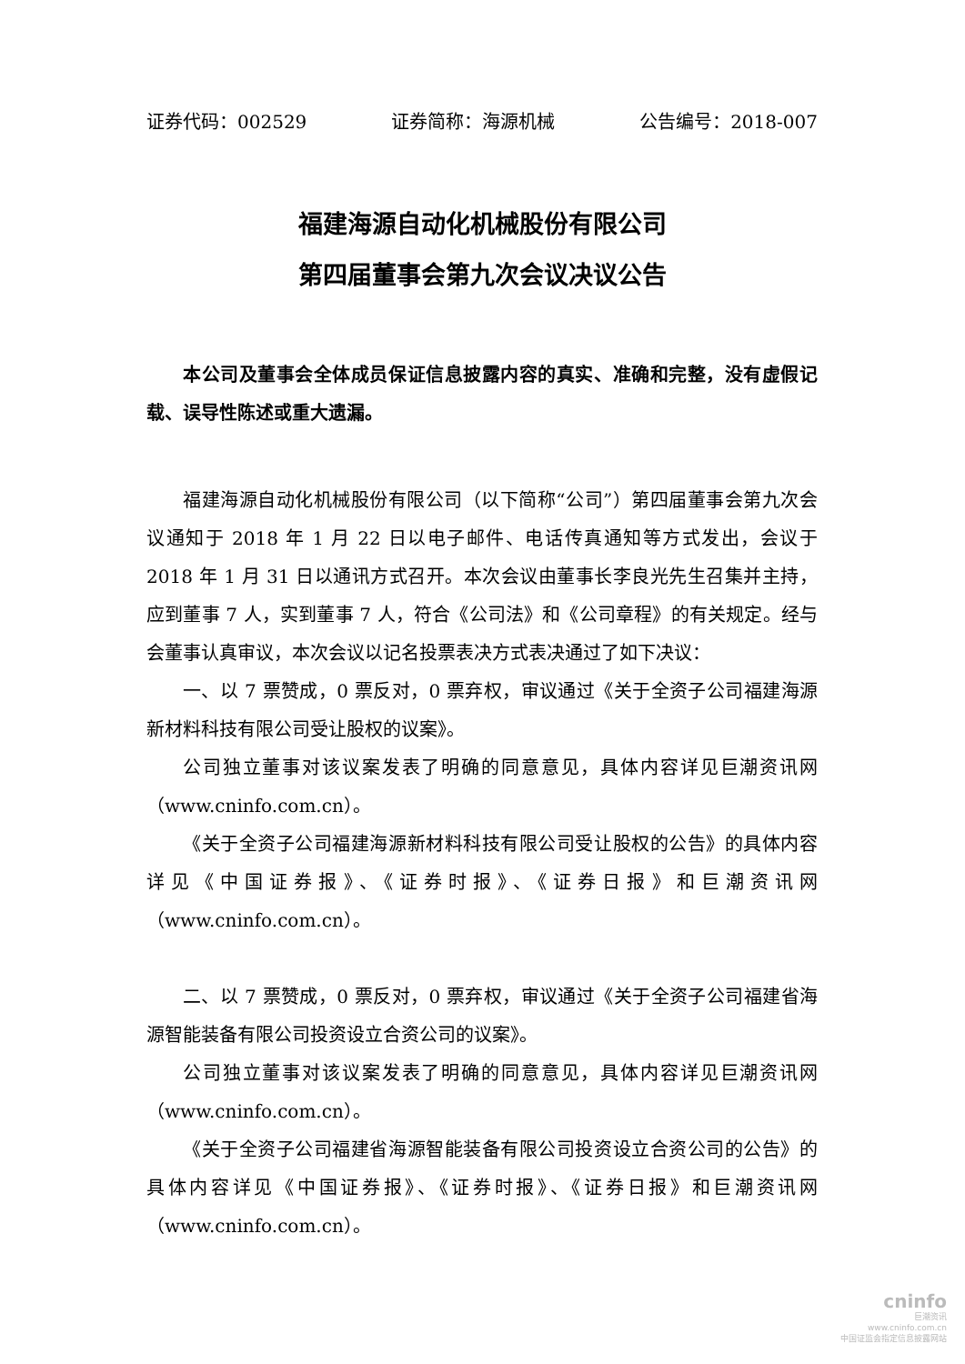证券代码：002529 证券简称：海源机械 公告编号：2018-007
福建海源自动化机械股份有限公司
第四届董事会第九次会议决议公告
本公司及董事会全体成员保证信息披露内容的真实、准确和完整，没有虚假记载、误导性陈述或重大遗漏。
福建海源自动化机械股份有限公司（以下简称“公司”）第四届董事会第九次会议通知于 2018 年 1 月 22 日以电子邮件、电话传真通知等方式发出，会议于 2018 年 1 月 31 日以通讯方式召开。本次会议由董事长李良光先生召集并主持，应到董事 7 人，实到董事 7 人，符合《公司法》和《公司章程》的有关规定。经与会董事认真审议，本次会议以记名投票表决方式表决通过了如下决议：
一、以 7 票赞成，0 票反对，0 票弃权，审议通过《关于全资子公司福建海源新材料科技有限公司受让股权的议案》。
公司独立董事对该议案发表了明确的同意意见，具体内容详见巨潮资讯网（www.cninfo.com.cn）。
《关于全资子公司福建海源新材料科技有限公司受让股权的公告》的具体内容详见《中国证券报》、《证券时报》、《证券日报》和巨潮资讯网（www.cninfo.com.cn）。
二、以 7 票赞成，0 票反对，0 票弃权，审议通过《关于全资子公司福建省海源智能装备有限公司投资设立合资公司的议案》。
公司独立董事对该议案发表了明确的同意意见，具体内容详见巨潮资讯网（www.cninfo.com.cn）。
《关于全资子公司福建省海源智能装备有限公司投资设立合资公司的公告》的具体内容详见《中国证券报》、《证券时报》、《证券日报》和巨潮资讯网（www.cninfo.com.cn）。
cninfo
巨潮资讯
www.cninfo.com.cn
中国证监会指定信息披露网站